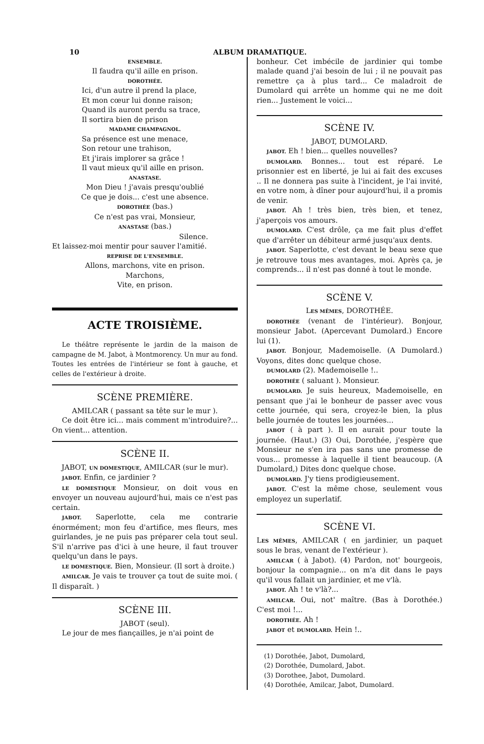10 ALBUM DRAMATIQUE.
ENSEMBLE.
Il faudra qu'il aille en prison.
DOROTHÉE.
Ici, d'un autre il prend la place,
Et mon cœur lui donne raison;
Quand ils auront perdu sa trace,
Il sortira bien de prison
MADAME CHAMPAGNOL.
Sa présence est une menace,
Son retour une trahison,
Et j'irais implorer sa grâce !
Il vaut mieux qu'il aille en prison.
ANASTASE.
Mon Dieu ! j'avais presqu'oublié
Ce que je dois... c'est une absence.
DOROTHÉE (bas.)
Ce n'est pas vrai, Monsieur,
ANASTASE (bas.)
Silence.
Et laissez-moi mentir pour sauver l'amitié.
REPRISE DE L'ENSEMBLE.
Allons, marchons, vite en prison.
Marchons,
Vite, en prison.
ACTE TROISIÈME.
Le théâtre représente le jardin de la maison de campagne de M. Jabot, à Montmorency. Un mur au fond. Toutes les entrées de l'intérieur se font à gauche, et celles de l'extérieur à droite.
SCÈNE PREMIÈRE.
AMILCAR ( passant sa tête sur le mur ).
Ce doit être ici... mais comment m'introduire?... On vient... attention.
SCÈNE II.
JABOT, UN DOMESTIQUE, AMILCAR (sur le mur).
JABOT. Enfin, ce jardinier ?
LE DOMESTIQUE Monsieur, on doit vous en envoyer un nouveau aujourd'hui, mais ce n'est pas certain.
JABOT. Saperlotte, cela me contrarie énormément; mon feu d'artifice, mes fleurs, mes guirlandes, je ne puis pas préparer cela tout seul. S'il n'arrive pas d'ici à une heure, il faut trouver quelqu'un dans le pays.
LE DOMESTIQUE. Bien, Monsieur. (Il sort à droite.)
AMILCAR. Je vais te trouver ça tout de suite moi. ( Il disparaît. )
SCÈNE III.
JABOT (seul).
Le jour de mes fiançailles, je n'ai point de
bonheur. Cet imbécile de jardinier qui tombe malade quand j'ai besoin de lui ; il ne pouvait pas remettre ça à plus tard... Ce maladroit de Dumolard qui arrête un homme qui ne me doit rien... Justement le voici...
SCÈNE IV.
JABOT, DUMOLARD.
JABOT. Eh ! bien... quelles nouvelles?
DUMOLARD. Bonnes... tout est réparé. Le prisonnier est en liberté, je lui ai fait des excuses .. Il ne donnera pas suite à l'incident, je l'ai invité, en votre nom, à dîner pour aujourd'hui, il a promis de venir.
JABOT. Ah ! très bien, très bien, et tenez, j'aperçois vos amours.
DUMOLARD. C'est drôle, ça me fait plus d'effet que d'arrêter un débiteur armé jusqu'aux dents.
JABOT. Saperlotte, c'est devant le beau sexe que je retrouve tous mes avantages, moi. Après ça, je comprends... il n'est pas donné à tout le monde.
SCÈNE V.
LES MÊMES, DOROTHÉE.
DOROTHÉE (venant de l'intérieur). Bonjour, monsieur Jabot. (Apercevant Dumolard.) Encore lui (1).
JABOT. Bonjour, Mademoiselle. (A Dumolard.) Voyons, dites donc quelque chose.
DUMOLARD (2). Mademoiselle !..
DOROTHÉE ( saluant ). Monsieur.
DUMOLARD. Je suis heureux, Mademoiselle, en pensant que j'ai le bonheur de passer avec vous cette journée, qui sera, croyez-le bien, la plus belle journée de toutes les journées...
JABOT ( à part ). Il en aurait pour toute la journée. (Haut.) (3) Oui, Dorothée, j'espère que Monsieur ne s'en ira pas sans une promesse de vous... promesse à laquelle il tient beaucoup. (A Dumolard,) Dites donc quelque chose.
DUMOLARD. J'y tiens prodigieusement.
JABOT. C'est la même chose, seulement vous employez un superlatif.
SCÈNE VI.
LES MÊMES, AMILCAR ( en jardinier, un paquet sous le bras, venant de l'extérieur ).
AMILCAR ( à Jabot). (4) Pardon, not' bourgeois, bonjour la compagnie... on m'a dit dans le pays qu'il vous fallait un jardinier, et me v'là.
JABOT. Ah ! te v'là?...
AMILCAR. Oui, not' maître. (Bas à Dorothée.) C'est moi !...
DOROTHÉE. Ah !
JABOT et DUMOLARD. Hein !..
(1) Dorothée, Jabot, Dumolard,
(2) Dorothée, Dumolard, Jabot.
(3) Dorothee, Jabot, Dumolard.
(4) Dorothée, Amilcar, Jabot, Dumolard.